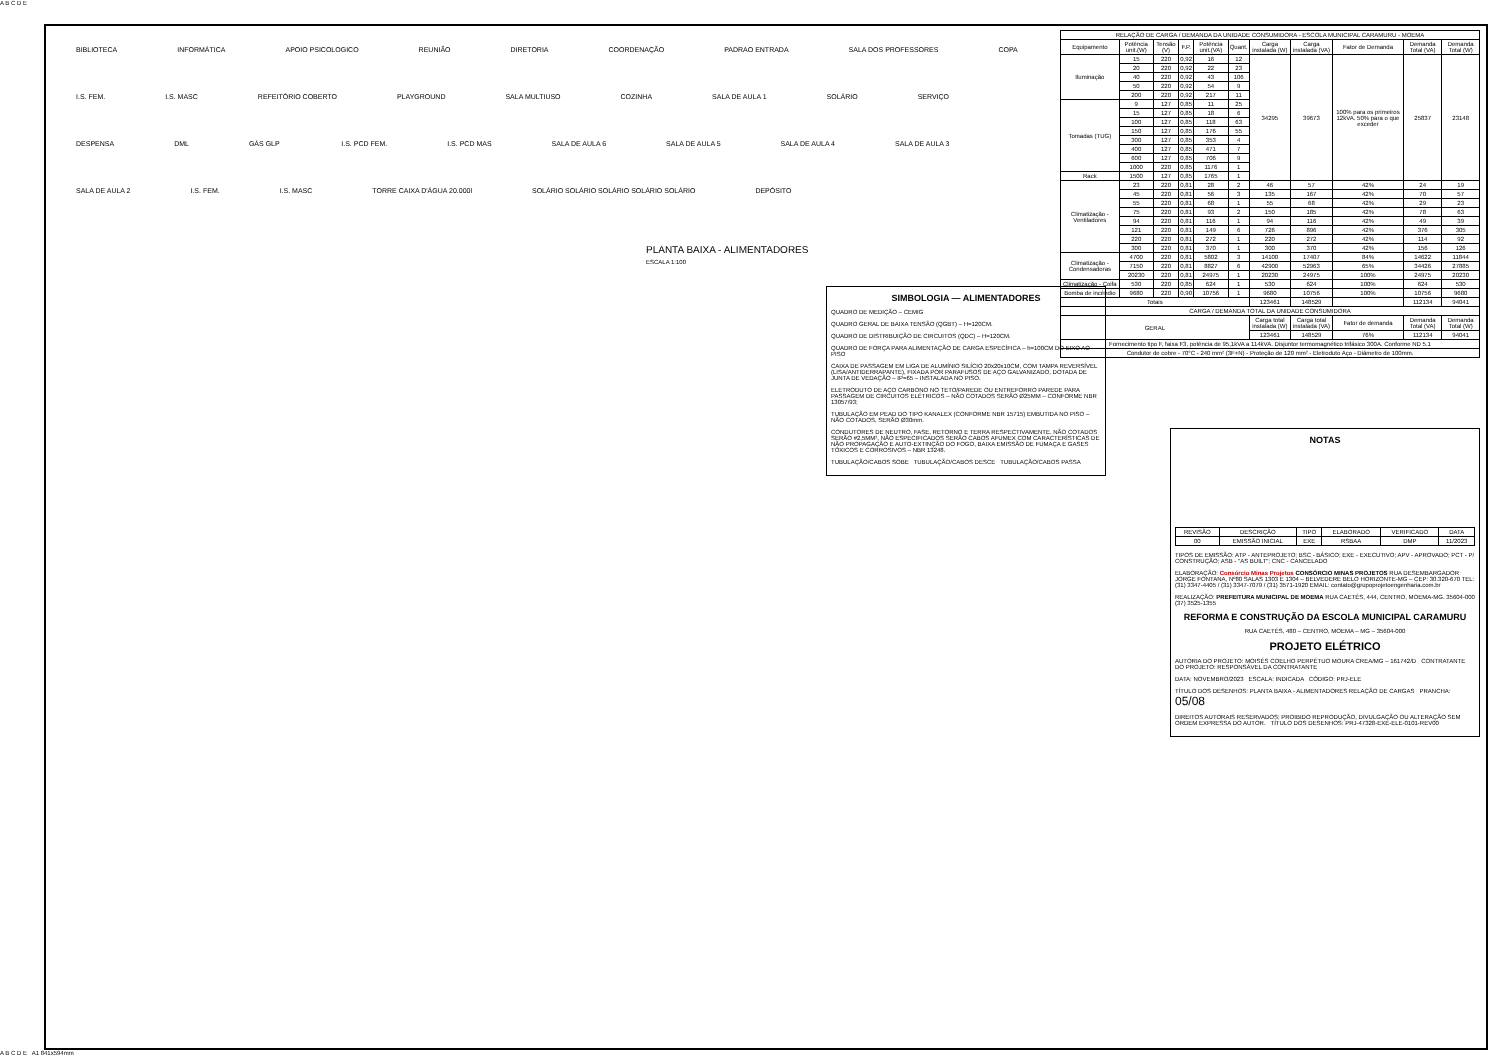A B C D E
BIBLIOTECA INFORMÁTICA APOIO PSICOLOGICO REUNIÃO DIRETORIA COORDENAÇÃO PADRAO ENTRADA SALA DOS PROFESSORES COPA I.S. FEM. I.S. MASC REFEITÓRIO COBERTO PLAYGROUND SALA MULTIUSO COZINHA SALA DE AULA 1 SOLÁRIO SERVIÇO DESPENSA DML GÁS GLP I.S. PCD FEM. I.S. PCD MAS SALA DE AULA 6 SALA DE AULA 5 SALA DE AULA 4 SALA DE AULA 3 SALA DE AULA 2 I.S. FEM. I.S. MASC TORRE CAIXA D'ÁGUA 20.000l SOLÁRIO SOLÁRIO SOLÁRIO SOLÁRIO SOLÁRIO DEPÓSITO
PLANTA BAIXA - ALIMENTADORES
ESCALA 1:100
SIMBOLOGIA — ALIMENTADORES
QUADRO DE MEDIÇÃO – CEMIG
QUADRO GERAL DE BAIXA TENSÃO (QGBT) – H=120CM.
QUADRO DE DISTRIBUIÇÃO DE CIRCUITOS (QDC) – H=120CM.
QUADRO DE FORÇA PARA ALIMENTAÇÃO DE CARGA ESPECÍFICA – h=100CM DO EIXO AO PISO
CAIXA DE PASSAGEM EM LIGA DE ALUMÍNIO SILÍCIO 20x20x10CM, COM TAMPA REVERSÍVEL (LISA/ANTIDERRAPANTE), FIXADA POR PARAFUSOS DE AÇO GALVANIZADO, DOTADA DE JUNTA DE VEDAÇÃO – IP=65 – INSTALADA NO PISO.
ELETRODUTO DE AÇO CARBONO NO TETO/PAREDE OU ENTREFORRO PAREDE PARA PASSAGEM DE CIRCUITOS ELÉTRICOS – NÃO COTADOS SERÃO Ø25MM – CONFORME NBR 13057/93;
TUBULAÇÃO EM PEAD DO TIPO KANALEX (CONFORME NBR 15715) EMBUTIDA NO PISO – NÃO COTADOS, SERÃO Ø30mm.
CONDUTORES DE NEUTRO, FASE, RETORNO E TERRA RESPECTIVAMENTE. NÃO COTADOS SERÃO #2,5MM², NÃO ESPECIFICADOS SERÃO CABOS AFUMEX COM CARACTERÍSTICAS DE NÃO PROPAGAÇÃO E AUTO-EXTINÇÃO DO FOGO, BAIXA EMISSÃO DE FUMAÇA E GASES TÓXICOS E CORROSIVOS – NBR 13248.
TUBULAÇÃO/CABOS SOBE TUBULAÇÃO/CABOS DESCE TUBULAÇÃO/CABOS PASSA
| RELAÇÃO DE CARGA / DEMANDA DA UNIDADE CONSUMIDORA - ESCOLA MUNICIPAL CARAMURU - MOEMA | | | | | | | | | | |
| --- | --- | --- | --- | --- | --- | --- | --- | --- | --- | --- |
| Equipamento | Potência unit.(W) | Tensão (V) | F.P. | Potência unit.(VA) | Quant. | Carga instalada (W) | Carga instalada (VA) | Fator de Demanda | Demanda Total (VA) | Demanda Total (W) |
| Iluminação | 15 | 220 | 0,92 | 16 | 12 | 34295 | 39673 | 100% para os primeiros 12kVA. 50% para o que exceder | 25837 | 23148 |
| | 20 | 220 | 0,92 | 22 | 23 | | | | | |
| | 40 | 220 | 0,92 | 43 | 106 | | | | | |
| | 50 | 220 | 0,92 | 54 | 9 | | | | | |
| | 200 | 220 | 0,92 | 217 | 11 | | | | | |
| Tomadas (TUG) | 9 | 127 | 0,85 | 11 | 25 | | | | | |
| | 15 | 127 | 0,85 | 18 | 6 | | | | | |
| | 100 | 127 | 0,85 | 118 | 63 | | | | | |
| | 150 | 127 | 0,85 | 176 | 55 | | | | | |
| | 300 | 127 | 0,85 | 353 | 4 | | | | | |
| | 400 | 127 | 0,85 | 471 | 7 | | | | | |
| | 600 | 127 | 0,85 | 706 | 9 | | | | | |
| | 1000 | 220 | 0,85 | 1176 | 1 | | | | | |
| Rack | 1500 | 127 | 0,85 | 1765 | 1 | | | | | |
| Climatização - Ventiladores | 23 | 220 | 0,81 | 28 | 2 | 46 | 57 | 42% | 24 | 19 |
| | 45 | 220 | 0,81 | 56 | 3 | 135 | 167 | 42% | 70 | 57 |
| | 55 | 220 | 0,81 | 68 | 1 | 55 | 68 | 42% | 29 | 23 |
| | 75 | 220 | 0,81 | 93 | 2 | 150 | 185 | 42% | 78 | 63 |
| | 94 | 220 | 0,81 | 116 | 1 | 94 | 116 | 42% | 49 | 39 |
| | 121 | 220 | 0,81 | 149 | 6 | 726 | 896 | 42% | 376 | 305 |
| | 220 | 220 | 0,81 | 272 | 1 | 220 | 272 | 42% | 114 | 92 |
| | 300 | 220 | 0,81 | 370 | 1 | 300 | 370 | 42% | 156 | 126 |
| Climatização - Condensadoras | 4700 | 220 | 0,81 | 5802 | 3 | 14100 | 17407 | 84% | 14622 | 11844 |
| | 7150 | 220 | 0,81 | 8827 | 6 | 42900 | 52963 | 65% | 34426 | 27885 |
| | 20230 | 220 | 0,81 | 24975 | 1 | 20230 | 24975 | 100% | 24975 | 20230 |
| Climatização - Coifa | 530 | 220 | 0,85 | 624 | 1 | 530 | 624 | 100% | 624 | 530 |
| Bomba de incêndio | 9680 | 220 | 0,90 | 10756 | 1 | 9680 | 10756 | 100% | 10756 | 9680 |
| Totais | | | | | | 123461 | 148529 | | 112134 | 94041 |
| CARGA / DEMANDA TOTAL DA UNIDADE CONSUMIDORA | | | | | | | | | | |
| GERAL | | | | | | Carga total instalada (W) | Carga total instalada (VA) | Fator de demanda | Demanda Total (VA) | Demanda Total (W) |
| | | | | | | 123461 | 148529 | 76% | 112134 | 94041 |
| Fornecimento tipo F, faixa F3, potência de 95,1kVA a 114kVA. Disjuntor termomagnético trifásico 300A. Conforme ND 5.1 | | | | | | | | | | |
| Condutor de cobre - 70°C - 240 mm² (3F+N) - Proteção de 120 mm² - Eletroduto Aço - Diâmetro de 100mm. | | | | | | | | | | |
NOTAS
| REVISÃO | DESCRIÇÃO | TIPO | ELABORADO | VERIFICADO | DATA |
| 00 | EMISSÃO INICIAL | EXE | RSBAA | DMP | 11/2023 |
TIPOS DE EMISSÃO: ATP - ANTEPROJETO; BSC - BÁSICO; EXE - EXECUTIVO; APV - APROVADO; PCT - P/ CONSTRUÇÃO; ASB - "AS BUILT"; CNC - CANCELADO
ELABORAÇÃO: Consórcio Minas Projetos CONSÓRCIO MINAS PROJETOS RUA DESEMBARGADOR JORGE FONTANA, Nº80 SALAS 1303 E 1304 – BELVEDERE BELO HORIZONTE-MG – CEP: 30.320-670 TEL: (31) 3347-4405 / (31) 3347-7079 / (31) 3571-1920 EMAIL: contato@grupoprojetoengenharia.com.br
REALIZAÇÃO: PREFEITURA MUNICIPAL DE MOEMA RUA CAETÉS, 444, CENTRO, MOEMA-MG. 35604-000 (37) 3525-1355
REFORMA E CONSTRUÇÃO DA ESCOLA MUNICIPAL CARAMURU
RUA CAETÉS, 480 – CENTRO, MOEMA – MG – 35604-000
PROJETO ELÉTRICO
AUTORIA DO PROJETO: MOISÉS COELHO PERPÉTUO MOURA CREA/MG – 161742/D CONTRATANTE DO PROJETO: RESPONSÁVEL DA CONTRATANTE
DATA: NOVEMBRO/2023 ESCALA: INDICADA CÓDIGO: PRJ-ELE
TÍTULO DOS DESENHOS: PLANTA BAIXA - ALIMENTADORES RELAÇÃO DE CARGAS PRANCHA: 05/08
DIREITOS AUTORAIS RESERVADOS; PROIBIDO REPRODUÇÃO, DIVULGAÇÃO OU ALTERAÇÃO SEM ORDEM EXPRESSA DO AUTOR. TÍTULO DOS DESENHOS: PRJ-47328-EXE-ELE-0101-REV00
A B C D E A1 841x594mm